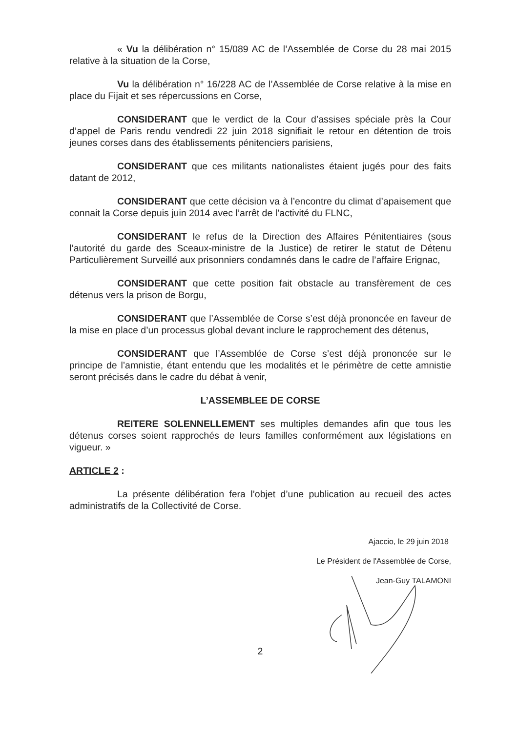« Vu la délibération n° 15/089 AC de l’Assemblée de Corse du 28 mai 2015 relative à la situation de la Corse,
Vu la délibération n° 16/228 AC de l’Assemblée de Corse relative à la mise en place du Fijait et ses répercussions en Corse,
CONSIDERANT que le verdict de la Cour d’assises spéciale près la Cour d’appel de Paris rendu vendredi 22 juin 2018 signifiait le retour en détention de trois jeunes corses dans des établissements pénitenciers parisiens,
CONSIDERANT que ces militants nationalistes étaient jugés pour des faits datant de 2012,
CONSIDERANT que cette décision va à l’encontre du climat d’apaisement que connait la Corse depuis juin 2014 avec l’arrêt de l’activité du FLNC,
CONSIDERANT le refus de la Direction des Affaires Pénitentiaires (sous l’autorité du garde des Sceaux-ministre de la Justice) de retirer le statut de Détenu Particulièrement Surveillé aux prisonniers condamnés dans le cadre de l’affaire Erignac,
CONSIDERANT que cette position fait obstacle au transfèrement de ces détenus vers la prison de Borgu,
CONSIDERANT que l’Assemblée de Corse s’est déjà prononcée en faveur de la mise en place d’un processus global devant inclure le rapprochement des détenus,
CONSIDERANT que l’Assemblée de Corse s’est déjà prononcée sur le principe de l’amnistie, étant entendu que les modalités et le périmètre de cette amnistie seront précisés dans le cadre du débat à venir,
L’ASSEMBLEE DE CORSE
REITERE SOLENNELLEMENT ses multiples demandes afin que tous les détenus corses soient rapprochés de leurs familles conformément aux législations en vigueur. »
ARTICLE 2 :
La présente délibération fera l’objet d’une publication au recueil des actes administratifs de la Collectivité de Corse.
Ajaccio, le 29 juin 2018
Le Président de l'Assemblée de Corse,
Jean-Guy TALAMONI
2